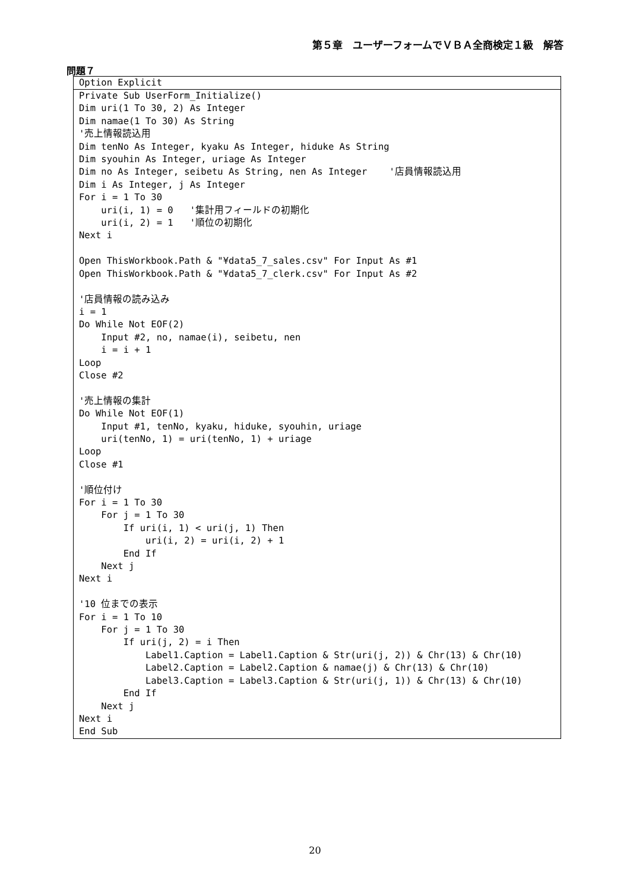第５章　ユーザーフォームでＶＢＡ全商検定１級　解答
問題７
Option Explicit
Private Sub UserForm_Initialize()
Dim uri(1 To 30, 2) As Integer
Dim namae(1 To 30) As String
'売上情報読込用
Dim tenNo As Integer, kyaku As Integer, hiduke As String
Dim syouhin As Integer, uriage As Integer
Dim no As Integer, seibetu As String, nen As Integer    '店員情報読込用
Dim i As Integer, j As Integer
For i = 1 To 30
    uri(i, 1) = 0   '集計用フィールドの初期化
    uri(i, 2) = 1   '順位の初期化
Next i

Open ThisWorkbook.Path & "¥data5_7_sales.csv" For Input As #1
Open ThisWorkbook.Path & "¥data5_7_clerk.csv" For Input As #2

'店員情報の読み込み
i = 1
Do While Not EOF(2)
    Input #2, no, namae(i), seibetu, nen
    i = i + 1
Loop
Close #2

'売上情報の集計
Do While Not EOF(1)
    Input #1, tenNo, kyaku, hiduke, syouhin, uriage
    uri(tenNo, 1) = uri(tenNo, 1) + uriage
Loop
Close #1

'順位付け
For i = 1 To 30
    For j = 1 To 30
        If uri(i, 1) < uri(j, 1) Then
            uri(i, 2) = uri(i, 2) + 1
        End If
    Next j
Next i

'10 位までの表示
For i = 1 To 10
    For j = 1 To 30
        If uri(j, 2) = i Then
            Label1.Caption = Label1.Caption & Str(uri(j, 2)) & Chr(13) & Chr(10)
            Label2.Caption = Label2.Caption & namae(j) & Chr(13) & Chr(10)
            Label3.Caption = Label3.Caption & Str(uri(j, 1)) & Chr(13) & Chr(10)
        End If
    Next j
Next i
End Sub
20